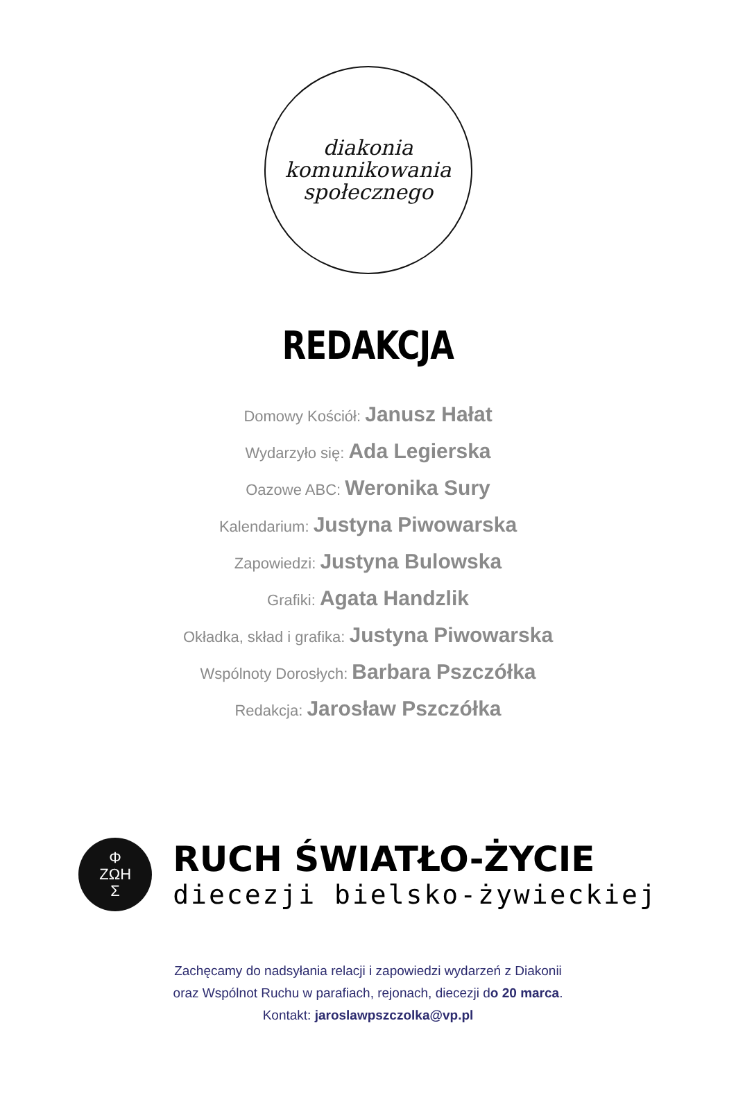diakonia
komunikowania
społecznego
REDAKCJA
Domowy Kościół: Janusz Hałat
Wydarzyło się: Ada Legierska
Oazowe ABC: Weronika Sury
Kalendarium: Justyna Piwowarska
Zapowiedzi: Justyna Bulowska
Grafiki: Agata Handzlik
Okładka, skład i grafika: Justyna Piwowarska
Wspólnoty Dorosłych: Barbara Pszczółka
Redakcja: Jarosław Pszczółka
Φ
ΖΩΗ
Σ
RUCH ŚWIATŁO-ŻYCIE
diecezji bielsko-żywieckiej
Zachęcamy do nadsyłania relacji i zapowiedzi wydarzeń z Diakonii
oraz Wspólnot Ruchu w parafiach, rejonach, diecezji do 20 marca.
Kontakt: jaroslawpszczolka@vp.pl